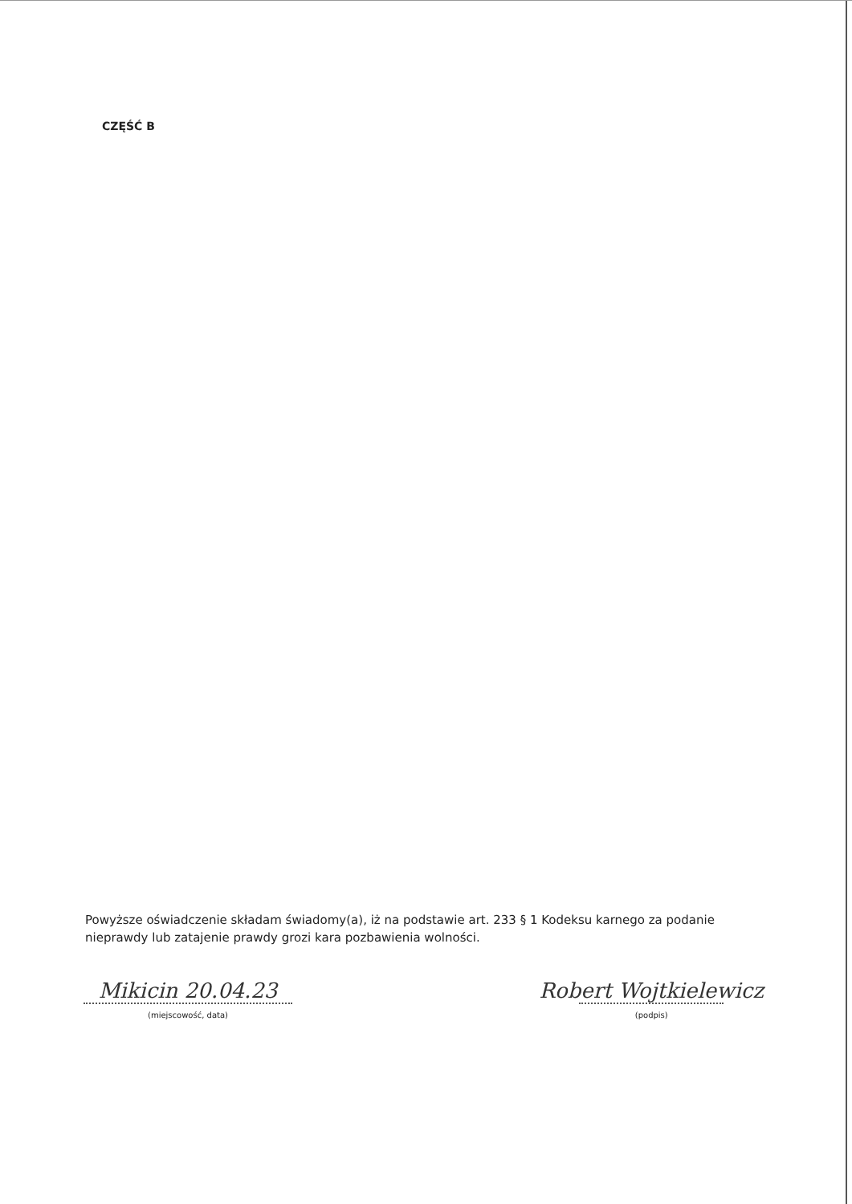CZĘŚĆ B
Powyższe oświadczenie składam świadomy(a), iż na podstawie art. 233 § 1 Kodeksu karnego za podanie nieprawdy lub zatajenie prawdy grozi kara pozbawienia wolności.
Mikicin 20.04.23
(miejscowość, data)
Robert Wojtkielewicz
(podpis)